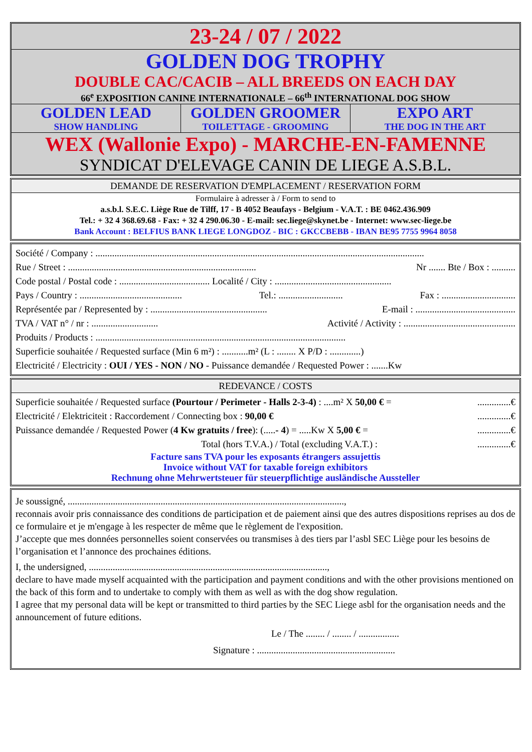23-24 / 07 / 2022
GOLDEN DOG TROPHY
DOUBLE CAC/CACIB – ALL BREEDS ON EACH DAY
66<sup>e</sup> EXPOSITION CANINE INTERNATIONALE – 66<sup>th</sup> INTERNATIONAL DOG SHOW
GOLDEN LEAD
SHOW HANDLING
GOLDEN GROOMER
TOILETTAGE - GROOMING
EXPO ART
THE DOG IN THE ART
WEX (Wallonie Expo) - MARCHE-EN-FAMENNE
SYNDICAT D'ELEVAGE CANIN DE LIEGE A.S.B.L.
DEMANDE DE RESERVATION D'EMPLACEMENT / RESERVATION FORM
Formulaire à adresser à / Form to send to
a.s.b.l. S.E.C. Liège Rue de Tilff, 17 - B 4052 Beaufays - Belgium - V.A.T. : BE 0462.436.909
Tel.: + 32 4 368.69.68 - Fax: + 32 4 290.06.30 - E-mail: sec.liege@skynet.be - Internet: www.sec-liege.be
Bank Account : BELFIUS BANK LIEGE LONGDOZ - BIC : GKCCBEBB - IBAN BE95 7755 9964 8058
Société / Company : ..........................................................................................................................................
Rue / Street : ............................................................................... Nr ....... Bte / Box : ..........
Code postal / Postal code : ...................................... Localité / City : .................................................
Pays / Country : ........................................... Tel.: ........................... Fax : ...............................
Représentée par / Represented by : ................................................. E-mail : ..........................................
TVA / VAT n° / nr : ............................ Activité / Activity : ...............................................
Produits / Products : .........................................................................................................
Superficie souhaitée / Requested surface (Min 6 m²) : ...........m² (L : ........ X P/D : .............)
Electricité / Electricity : OUI / YES - NON / NO - Puissance demandée / Requested Power : .......Kw
REDEVANCE / COSTS
Superficie souhaitée / Requested surface (Pourtour / Perimeter - Halls 2-3-4) : ....m² X 50,00 € =..............€
Electricité / Elektriciteit : Raccordement / Connecting box : 90,00 €..............€
Puissance demandée / Requested Power (4 Kw gratuits / free): (.....- 4) = .....Kw X 5,00 € =..............€
Total (hors T.V.A.) / Total (excluding V.A.T.) :..............€
Facture sans TVA pour les exposants étrangers assujettis
Invoice without VAT for taxable foreign exhibitors
Rechnung ohne Mehrwertsteuer für steuerpflichtige ausländische Aussteller
Je soussigné, ....................................................................................................................,
reconnais avoir pris connaissance des conditions de participation et de paiement ainsi que des autres dispositions reprises au dos de ce formulaire et je m'engage à les respecter de même que le règlement de l'exposition.
J’accepte que mes données personnelles soient conservées ou transmises à des tiers par l’asbl SEC Liège pour les besoins de l’organisation et l’annonce des prochaines éditions.
I, the undersigned, ....................................................................................................,
declare to have made myself acquainted with the participation and payment conditions and with the other provisions mentioned on the back of this form and to undertake to comply with them as well as with the dog show regulation.
I agree that my personal data will be kept or transmitted to third parties by the SEC Liege asbl for the organisation needs and the announcement of future editions.
Le / The ........ / ........ / .................
Signature : ..........................................................